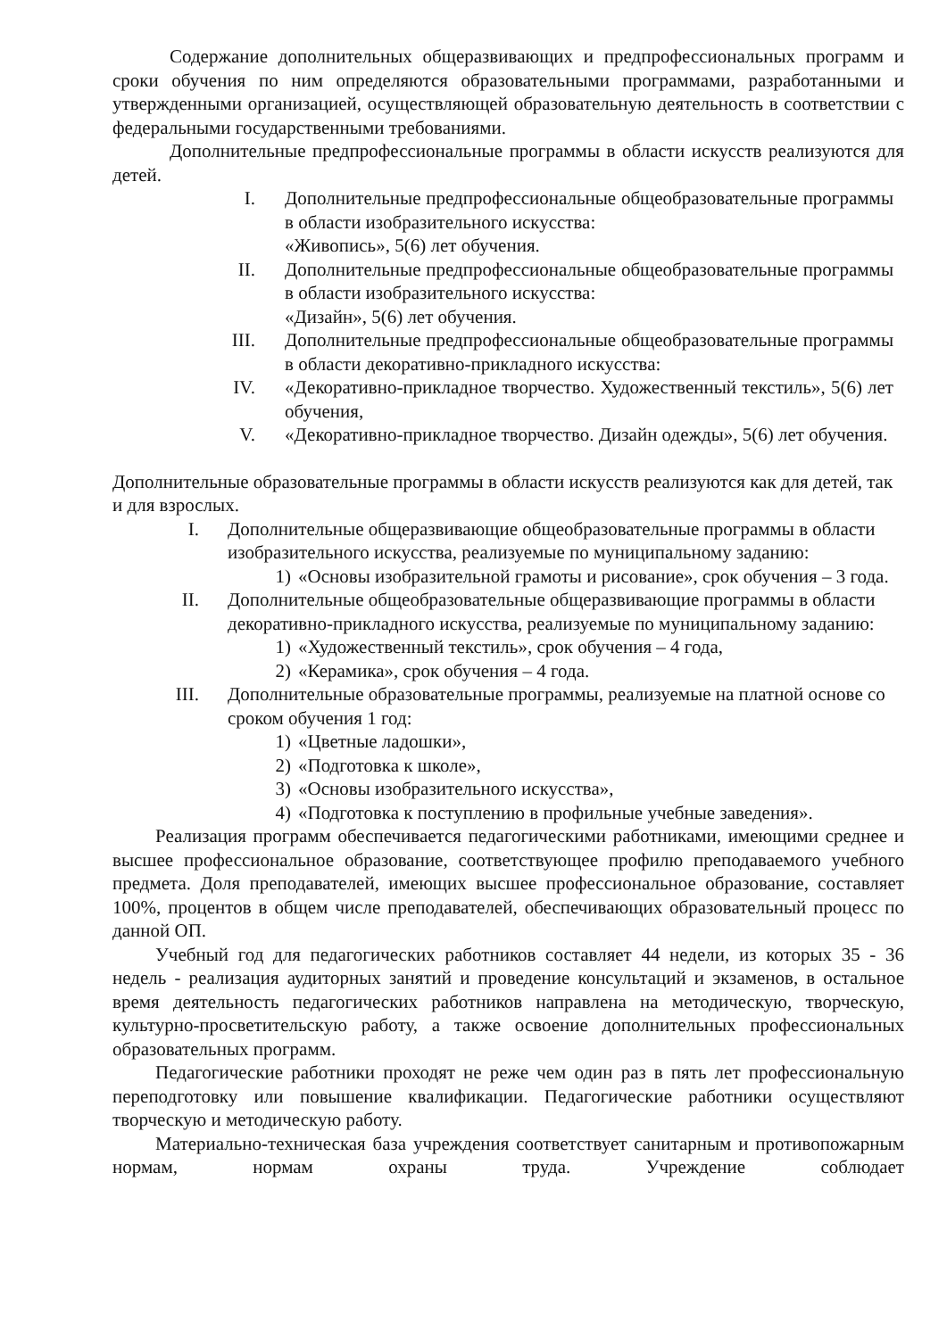Содержание дополнительных общеразвивающих и предпрофессиональных программ и сроки обучения по ним определяются образовательными программами, разработанными и утвержденными организацией, осуществляющей образовательную деятельность в соответствии с федеральными государственными требованиями.
Дополнительные предпрофессиональные программы в области искусств реализуются для детей.
I. Дополнительные предпрофессиональные общеобразовательные программы в области изобразительного искусства:
«Живопись», 5(6) лет обучения.
II. Дополнительные предпрофессиональные общеобразовательные программы в области изобразительного искусства:
«Дизайн», 5(6) лет обучения.
III. Дополнительные предпрофессиональные общеобразовательные программы в области декоративно-прикладного искусства:
IV. «Декоративно-прикладное творчество. Художественный текстиль», 5(6) лет обучения,
V. «Декоративно-прикладное творчество. Дизайн одежды», 5(6) лет обучения.
Дополнительные образовательные программы в области искусств реализуются как для детей, так и для взрослых.
I. Дополнительные общеразвивающие общеобразовательные программы в области изобразительного искусства, реализуемые по муниципальному заданию:
1) «Основы изобразительной грамоты и рисование», срок обучения – 3 года.
II. Дополнительные общеобразовательные общеразвивающие программы в области декоративно-прикладного искусства, реализуемые по муниципальному заданию:
1) «Художественный текстиль», срок обучения – 4 года,
2) «Керамика», срок обучения – 4 года.
III. Дополнительные образовательные программы, реализуемые на платной основе со сроком обучения 1 год:
1) «Цветные ладошки»,
2) «Подготовка к школе»,
3) «Основы изобразительного искусства»,
4) «Подготовка к поступлению в профильные учебные заведения».
Реализация программ обеспечивается педагогическими работниками, имеющими среднее и высшее профессиональное образование, соответствующее профилю преподаваемого учебного предмета. Доля преподавателей, имеющих высшее профессиональное образование, составляет 100%, процентов в общем числе преподавателей, обеспечивающих образовательный процесс по данной ОП.
Учебный год для педагогических работников составляет 44 недели, из которых 35 - 36 недель - реализация аудиторных занятий и проведение консультаций и экзаменов, в остальное время деятельность педагогических работников направлена на методическую, творческую, культурно-просветительскую работу, а также освоение дополнительных профессиональных образовательных программ.
Педагогические работники проходят не реже чем один раз в пять лет профессиональную переподготовку или повышение квалификации. Педагогические работники осуществляют творческую и методическую работу.
Материально-техническая база учреждения соответствует санитарным и противопожарным нормам, нормам охраны труда. Учреждение соблюдает